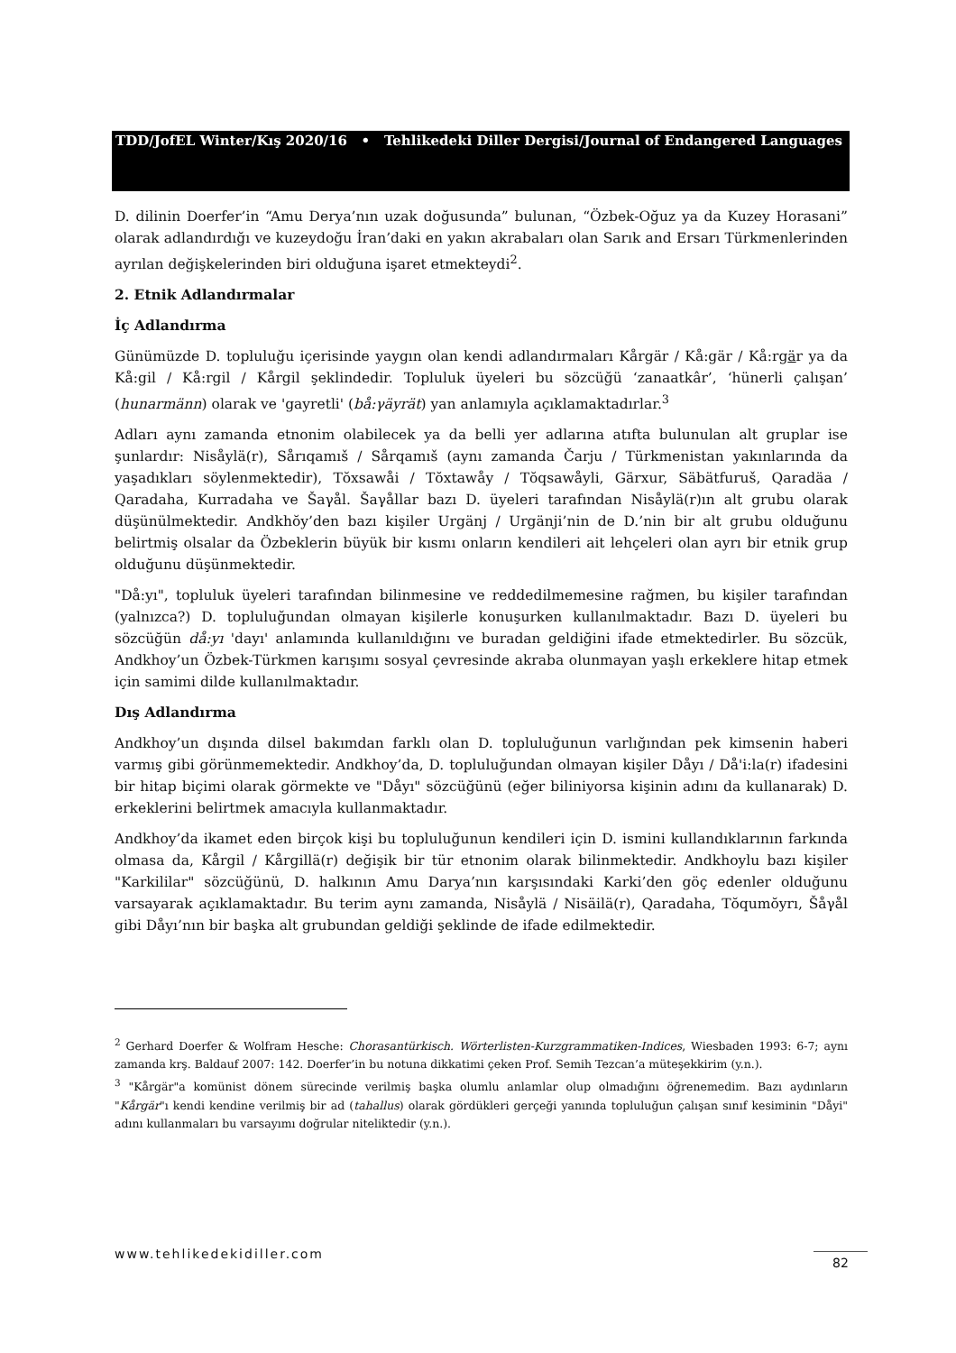TDD/JofEL Winter/Kış 2020/16 • Tehlikedeki Diller Dergisi/Journal of Endangered Languages
D. dilinin Doerfer’in “Amu Derya’nın uzak doğusunda” bulunan, “Özbek-Oğuz ya da Kuzey Horasani” olarak adlandırdığı ve kuzeydoğu İran’daki en yakın akrabaları olan Sarık and Ersarı Türkmenlerinden ayrılan değişkelerinden biri olduğuna işaret etmekteydi<sup>2</sup>.
2. Etnik Adlandırmalar
İç Adlandırma
Günümüzde D. topluluğu içerisinde yaygın olan kendi adlandırmaları Kårgär / Kå:gär / Kå:rgär ya da Kå:gil / Kå:rgil / Kårgil şeklindedir. Topluluk üyeleri bu sözcüğü ‘zanaatkâr’, ‘hünerli çalışan’ (hunarmänn) olarak ve 'gayretli' (bå:γäyrät) yan anlamıyla açıklamaktadırlar.<sup>3</sup>
Adları aynı zamanda etnonim olabilecek ya da belli yer adlarına atıfta bulunulan alt gruplar ise şunlardır: Nisåylä(r), Sårıqamıš / Sårqamıš (aynı zamanda Čarju / Türkmenistan yakınlarında da yaşadıkları söylenmektedir), Tŏxsawåi / Tŏxtawåy / Tŏqsawåyli, Gärxur, Säbätfuruš, Qaradäa / Qaradaha, Kurradaha ve Šaγål. Šaγållar bazı D. üyeleri tarafından Nisåylä(r)ın alt grubu olarak düşünülmektedir. Andkhŏy’den bazı kişiler Urgänj / Urgänji’nin de D.’nin bir alt grubu olduğunu belirtmiş olsalar da Özbeklerin büyük bir kısmı onların kendileri ait lehçeleri olan ayrı bir etnik grup olduğunu düşünmektedir.
"Då:yı", topluluk üyeleri tarafından bilinmesine ve reddedilmemesine rağmen, bu kişiler tarafından (yalnızca?) D. topluluğundan olmayan kişilerle konuşurken kullanılmaktadır. Bazı D. üyeleri bu sözcüğün då:yı 'dayı' anlamında kullanıldığını ve buradan geldiğini ifade etmektedirler. Bu sözcük, Andkhoy’un Özbek-Türkmen karışımı sosyal çevresinde akraba olunmayan yaşlı erkeklere hitap etmek için samimi dilde kullanılmaktadır.
Dış Adlandırma
Andkhoy’un dışında dilsel bakımdan farklı olan D. topluluğunun varlığından pek kimsenin haberi varmış gibi görünmemektedir. Andkhoy’da, D. topluluğundan olmayan kişiler Dåyı / Då'i:la(r) ifadesini bir hitap biçimi olarak görmekte ve "Dåyı" sözcüğünü (eğer biliniyorsa kişinin adını da kullanarak) D. erkeklerini belirtmek amacıyla kullanmaktadır.
Andkhoy’da ikamet eden birçok kişi bu topluluğunun kendileri için D. ismini kullandıklarının farkında olmasa da, Kårgil / Kårgillä(r) değişik bir tür etnonim olarak bilinmektedir. Andkhoylu bazı kişiler "Karkililar" sözcüğünü, D. halkının Amu Darya’nın karşısındaki Karki’den göç edenler olduğunu varsayarak açıklamaktadır. Bu terim aynı zamanda, Nisåylä / Nisäilä(r), Qaradaha, Tŏqumŏyrı, Šåγål gibi Dåyı’nın bir başka alt grubundan geldiği şeklinde de ifade edilmektedir.
<sup>2</sup> Gerhard Doerfer & Wolfram Hesche: Chorasantürkisch. Wörterlisten-Kurzgrammatiken-Indices, Wiesbaden 1993: 6-7; aynı zamanda krş. Baldauf 2007: 142. Doerfer’in bu notuna dikkatimi çeken Prof. Semih Tezcan’a müteşekkirim (y.n.).
<sup>3</sup> "Kårgär"a komünist dönem sürecinde verilmiş başka olumlu anlamlar olup olmadığını öğrenemedim. Bazı aydınların "Kårgär"ı kendi kendine verilmiş bir ad (tahallus) olarak gördükleri gerçeği yanında topluluğun çalışan sınıf kesiminin "Dåyi" adını kullanmaları bu varsayımı doğrular niteliktedir (y.n.).
www.tehlikedekidiller.com 82